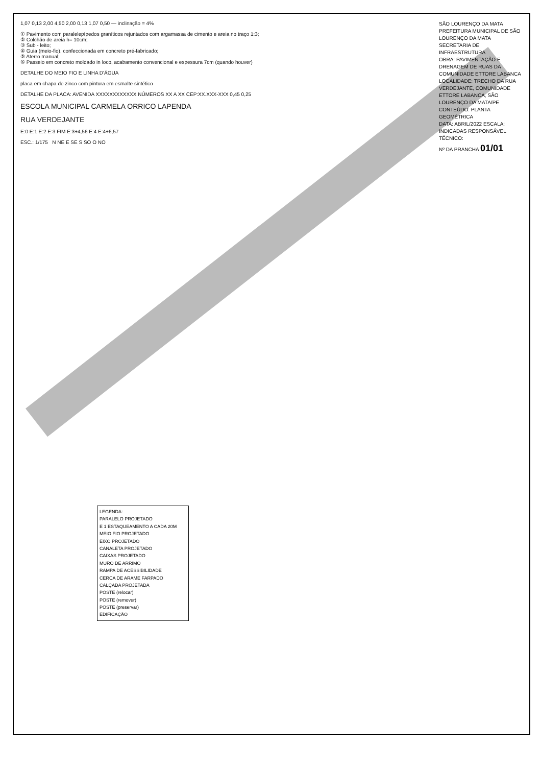1,07 0,13 2,00 4,50 2,00 0,13 1,07 0,50 — inclinação = 4%
① Pavimento com paralelepípedos graníticos rejuntados com argamassa de cimento e areia no traço 1:3;
② Colchão de areia h= 10cm;
③ Sub - leito;
④ Guia (meio-fio), confeccionada em concreto pré-fabricado;
⑤ Aterro manual;
⑥ Passeio em concreto moldado in loco, acabamento convencional e espessura 7cm (quando houver)
DETALHE DO MEIO FIO E LINHA D'ÁGUA
placa em chapa de zinco com pintura em esmalte sintético
DETALHE DA PLACA: AVENIDA XXXXXXXXXXXX NÚMEROS XX A XX CEP:XX.XXX-XXX 0,45 0,25
ESCOLA MUNICIPAL CARMELA ORRICO LAPENDA
RUA VERDEJANTE
E:0 E:1 E:2 E:3 FIM E:3+4,56 E:4 E:4+6,57
ESC.: 1/175 N NE E SE S SO O NO
SÃO LOURENÇO DA MATA
PREFEITURA MUNICIPAL DE SÃO LOURENÇO DA MATA
SECRETARIA DE INFRAESTRUTURA
OBRA: PAVIMENTAÇÃO E DRENAGEM DE RUAS DA COMUNIDADE ETTORE LABANCA
LOCALIDADE: TRECHO DA RUA VERDEJANTE, COMUNIDADE ETTORE LABANCA, SÃO LOURENÇO DA MATA/PE
CONTEÚDO: PLANTA GEOMÉTRICA
DATA: ABRIL/2022 ESCALA: INDICADAS RESPONSÁVEL TÉCNICO:
Nº DA PRANCHA 01/01
LEGENDA:
PARALELO PROJETADO
E 1 ESTAQUEAMENTO A CADA 20M
MEIO FIO PROJETADO
EIXO PROJETADO
CANALETA PROJETADO
CAIXAS PROJETADO
MURO DE ARRIMO
RAMPA DE ACESSIBILIDADE
CERCA DE ARAME FARPADO
CALÇADA PROJETADA
POSTE (relocar)
POSTE (remover)
POSTE (preservar)
EDIFICAÇÃO